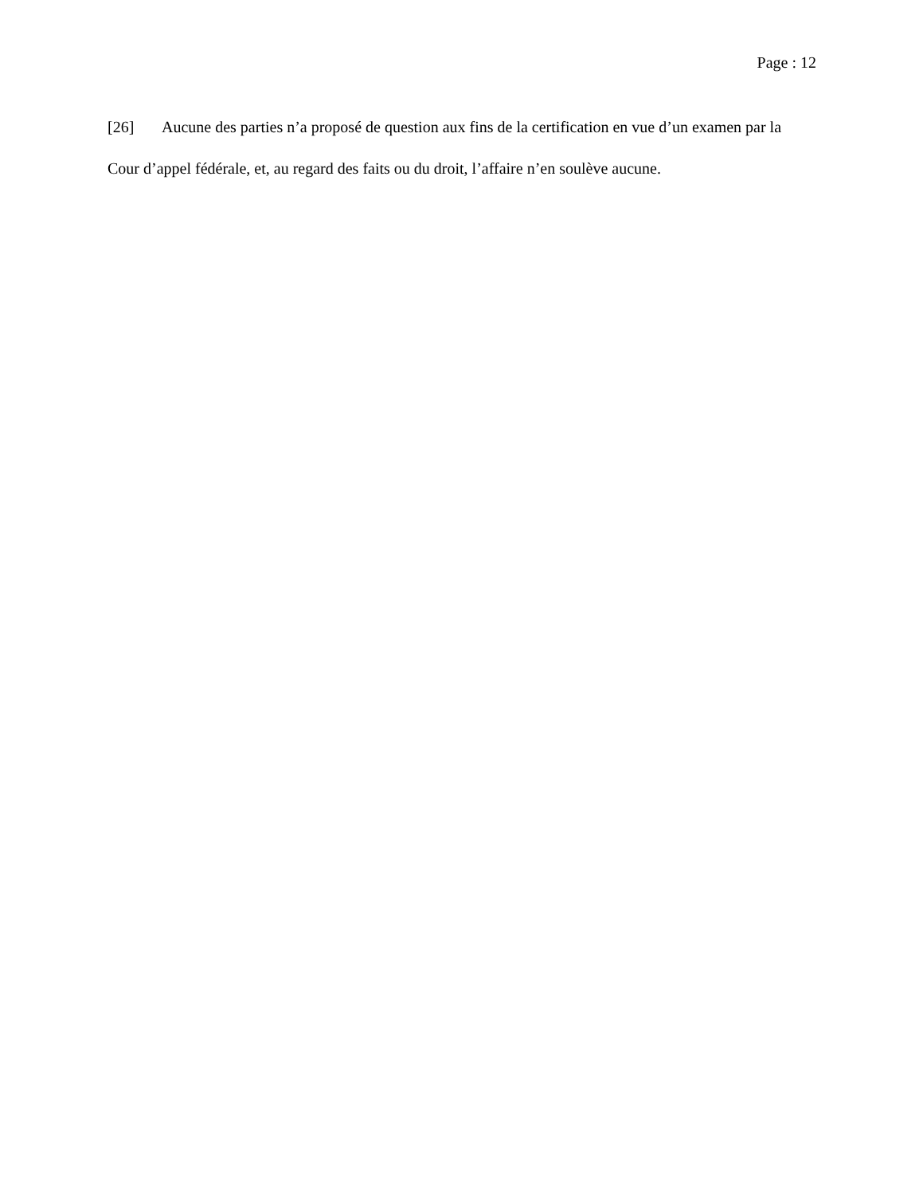Page : 12
[26] Aucune des parties n’a proposé de question aux fins de la certification en vue d’un examen par la Cour d’appel fédérale, et, au regard des faits ou du droit, l’affaire n’en soulève aucune.